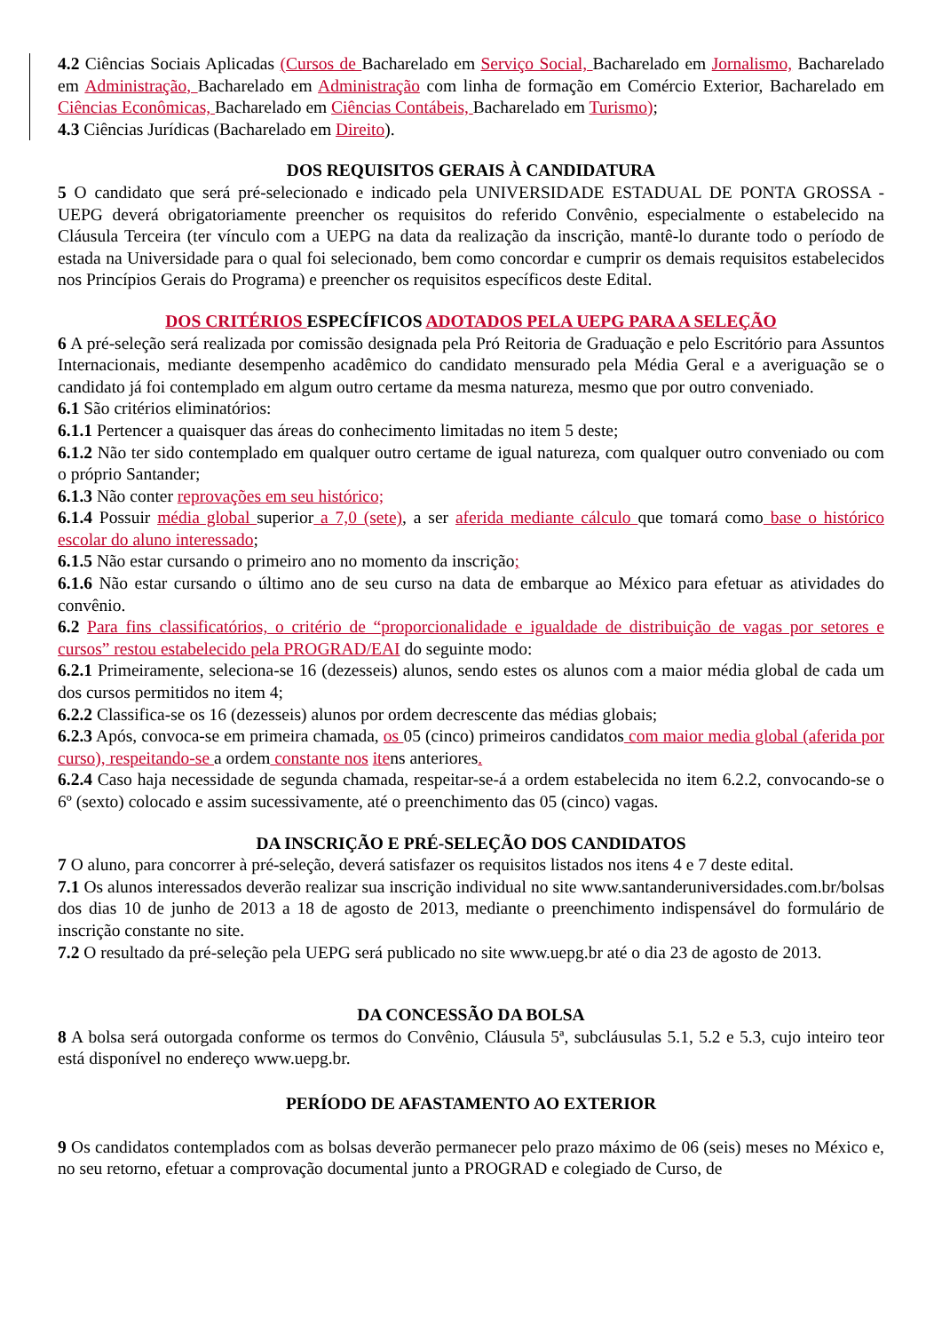4.2 Ciências Sociais Aplicadas (Cursos de Bacharelado em Serviço Social, Bacharelado em Jornalismo, Bacharelado em Administração, Bacharelado em Administração com linha de formação em Comércio Exterior, Bacharelado em Ciências Econômicas, Bacharelado em Ciências Contábeis, Bacharelado em Turismo);
4.3 Ciências Jurídicas (Bacharelado em Direito).
DOS REQUISITOS GERAIS À CANDIDATURA
5 O candidato que será pré-selecionado e indicado pela UNIVERSIDADE ESTADUAL DE PONTA GROSSA - UEPG deverá obrigatoriamente preencher os requisitos do referido Convênio, especialmente o estabelecido na Cláusula Terceira (ter vínculo com a UEPG na data da realização da inscrição, mantê-lo durante todo o período de estada na Universidade para o qual foi selecionado, bem como concordar e cumprir os demais requisitos estabelecidos nos Princípios Gerais do Programa) e preencher os requisitos específicos deste Edital.
DOS CRITÉRIOS ESPECÍFICOS ADOTADOS PELA UEPG PARA A SELEÇÃO
6 A pré-seleção será realizada por comissão designada pela Pró Reitoria de Graduação e pelo Escritório para Assuntos Internacionais, mediante desempenho acadêmico do candidato mensurado pela Média Geral e a averiguação se o candidato já foi contemplado em algum outro certame da mesma natureza, mesmo que por outro conveniado.
6.1 São critérios eliminatórios:
6.1.1 Pertencer a quaisquer das áreas do conhecimento limitadas no item 5 deste;
6.1.2 Não ter sido contemplado em qualquer outro certame de igual natureza, com qualquer outro conveniado ou com o próprio Santander;
6.1.3 Não conter reprovações em seu histórico;
6.1.4 Possuir média global superior a 7,0 (sete), a ser aferida mediante cálculo que tomará como base o histórico escolar do aluno interessado;
6.1.5 Não estar cursando o primeiro ano no momento da inscrição;
6.1.6 Não estar cursando o último ano de seu curso na data de embarque ao México para efetuar as atividades do convênio.
6.2 Para fins classificatórios, o critério de “proporcionalidade e igualdade de distribuição de vagas por setores e cursos” restou estabelecido pela PROGRAD/EAI do seguinte modo:
6.2.1 Primeiramente, seleciona-se 16 (dezesseis) alunos, sendo estes os alunos com a maior média global de cada um dos cursos permitidos no item 4;
6.2.2 Classifica-se os 16 (dezesseis) alunos por ordem decrescente das médias globais;
6.2.3 Após, convoca-se em primeira chamada, os 05 (cinco) primeiros candidatos com maior media global (aferida por curso), respeitando-se a ordem constante nos itens anteriores.
6.2.4 Caso haja necessidade de segunda chamada, respeitar-se-á a ordem estabelecida no item 6.2.2, convocando-se o 6º (sexto) colocado e assim sucessivamente, até o preenchimento das 05 (cinco) vagas.
DA INSCRIÇÃO E PRÉ-SELEÇÃO DOS CANDIDATOS
7 O aluno, para concorrer à pré-seleção, deverá satisfazer os requisitos listados nos itens 4 e 7 deste edital.
7.1 Os alunos interessados deverão realizar sua inscrição individual no site www.santanderuniversidades.com.br/bolsas dos dias 10 de junho de 2013 a 18 de agosto de 2013, mediante o preenchimento indispensável do formulário de inscrição constante no site.
7.2 O resultado da pré-seleção pela UEPG será publicado no site www.uepg.br até o dia 23 de agosto de 2013.
DA CONCESSÃO DA BOLSA
8 A bolsa será outorgada conforme os termos do Convênio, Cláusula 5ª, subcláusulas 5.1, 5.2 e 5.3, cujo inteiro teor está disponível no endereço www.uepg.br.
PERÍODO DE AFASTAMENTO AO EXTERIOR
9 Os candidatos contemplados com as bolsas deverão permanecer pelo prazo máximo de 06 (seis) meses no México e, no seu retorno, efetuar a comprovação documental junto a PROGRAD e colegiado de Curso, de